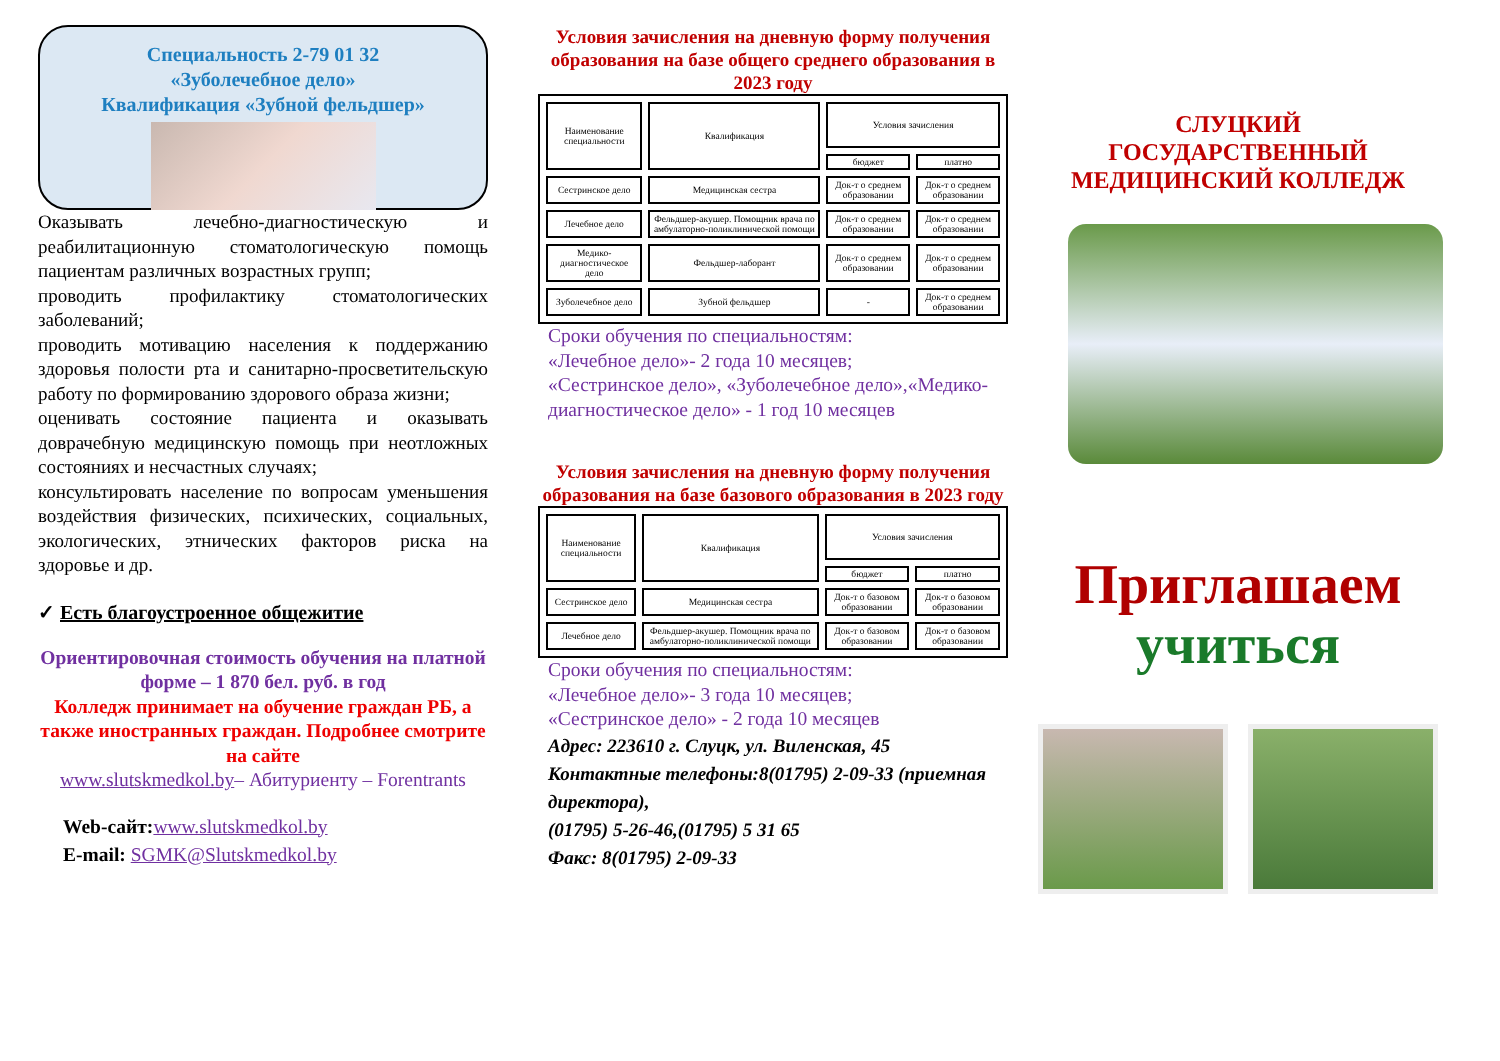Специальность 2-79 01 32
«Зуболечебное дело»
Квалификация «Зубной фельдшер»
Оказывать лечебно-диагностическую и реабилитационную стоматологическую помощь пациентам различных возрастных групп;
проводить профилактику стоматологических заболеваний;
проводить мотивацию населения к поддержанию здоровья полости рта и санитарно-просветительскую работу по формированию здорового образа жизни;
оценивать состояние пациента и оказывать доврачебную медицинскую помощь при неотложных состояниях и несчастных случаях;
консультировать население по вопросам уменьшения воздействия физических, психических, социальных, экологических, этнических факторов риска на здоровье и др.
✓ Есть благоустроенное общежитие
Ориентировочная стоимость обучения на платной форме – 1 870 бел. руб. в год
Колледж принимает на обучение граждан РБ, а также иностранных граждан. Подробнее смотрите на сайте
www.slutskmedkol.by– Абитуриенту – Forentrants
Web-сайт: www.slutskmedkol.by
E-mail: SGMK@Slutskmedkol.by
Условия зачисления на дневную форму получения образования на базе общего среднего образования в 2023 году
| Наименование специальности | Квалификация | Условия зачисления | |
| --- | --- | --- | --- |
| | | бюджет | платно |
| Сестринское дело | Медицинская сестра | Док-т о среднем образовании | Док-т о среднем образовании |
| Лечебное дело | Фельдшер-акушер. Помощник врача по амбулаторно-поликлинической помощи | Док-т о среднем образовании | Док-т о среднем образовании |
| Медико-диагностическое дело | Фельдшер-лаборант | Док-т о среднем образовании | Док-т о среднем образовании |
| Зуболечебное дело | Зубной фельдшер | - | Док-т о среднем образовании |
Сроки обучения по специальностям:
«Лечебное дело»- 2 года 10 месяцев;
«Сестринское дело», «Зуболечебное дело»,«Медико-диагностическое дело» - 1 год 10 месяцев
Условия зачисления на дневную форму получения образования на базе базового образования в 2023 году
| Наименование специальности | Квалификация | Условия зачисления | |
| --- | --- | --- | --- |
| | | бюджет | платно |
| Сестринское дело | Медицинская сестра | Док-т о базовом образовании | Док-т о базовом образовании |
| Лечебное дело | Фельдшер-акушер. Помощник врача по амбулаторно-поликлинической помощи | Док-т о базовом образовании | Док-т о базовом образовании |
Сроки обучения по специальностям:
«Лечебное дело»- 3 года 10 месяцев;
«Сестринское дело» - 2 года 10 месяцев
Адрес: 223610 г. Слуцк, ул. Виленская, 45
Контактные телефоны:8(01795) 2-09-33 (приемная директора),
(01795) 5-26-46,(01795) 5 31 65
Факс: 8(01795) 2-09-33
СЛУЦКИЙ
ГОСУДАРСТВЕННЫЙ
МЕДИЦИНСКИЙ КОЛЛЕДЖ
Приглашаем
учиться